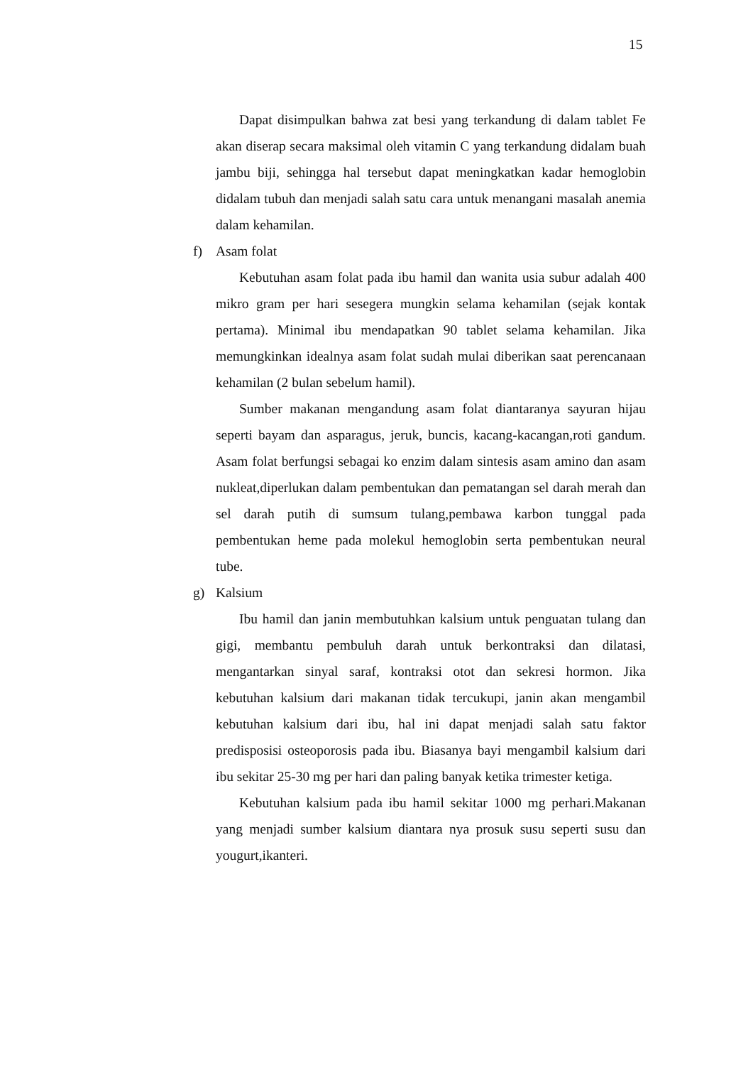15
Dapat disimpulkan bahwa zat besi yang terkandung di dalam tablet Fe akan diserap secara maksimal oleh vitamin C yang terkandung didalam buah jambu biji, sehingga hal tersebut dapat meningkatkan kadar hemoglobin didalam tubuh dan menjadi salah satu cara untuk menangani masalah anemia dalam kehamilan.
f) Asam folat
Kebutuhan asam folat pada ibu hamil dan wanita usia subur adalah 400 mikro gram per hari sesegera mungkin selama kehamilan (sejak kontak pertama). Minimal ibu mendapatkan 90 tablet selama kehamilan. Jika memungkinkan idealnya asam folat sudah mulai diberikan saat perencanaan kehamilan (2 bulan sebelum hamil).
Sumber makanan mengandung asam folat diantaranya sayuran hijau seperti bayam dan asparagus, jeruk, buncis, kacang-kacangan,roti gandum. Asam folat berfungsi sebagai ko enzim dalam sintesis asam amino dan asam nukleat,diperlukan dalam pembentukan dan pematangan sel darah merah dan sel darah putih di sumsum tulang,pembawa karbon tunggal pada pembentukan heme pada molekul hemoglobin serta pembentukan neural tube.
g) Kalsium
Ibu hamil dan janin membutuhkan kalsium untuk penguatan tulang dan gigi, membantu pembuluh darah untuk berkontraksi dan dilatasi, mengantarkan sinyal saraf, kontraksi otot dan sekresi hormon. Jika kebutuhan kalsium dari makanan tidak tercukupi, janin akan mengambil kebutuhan kalsium dari ibu, hal ini dapat menjadi salah satu faktor predisposisi osteoporosis pada ibu. Biasanya bayi mengambil kalsium dari ibu sekitar 25-30 mg per hari dan paling banyak ketika trimester ketiga.
Kebutuhan kalsium pada ibu hamil sekitar 1000 mg perhari.Makanan yang menjadi sumber kalsium diantara nya prosuk susu seperti susu dan yougurt,ikanteri.